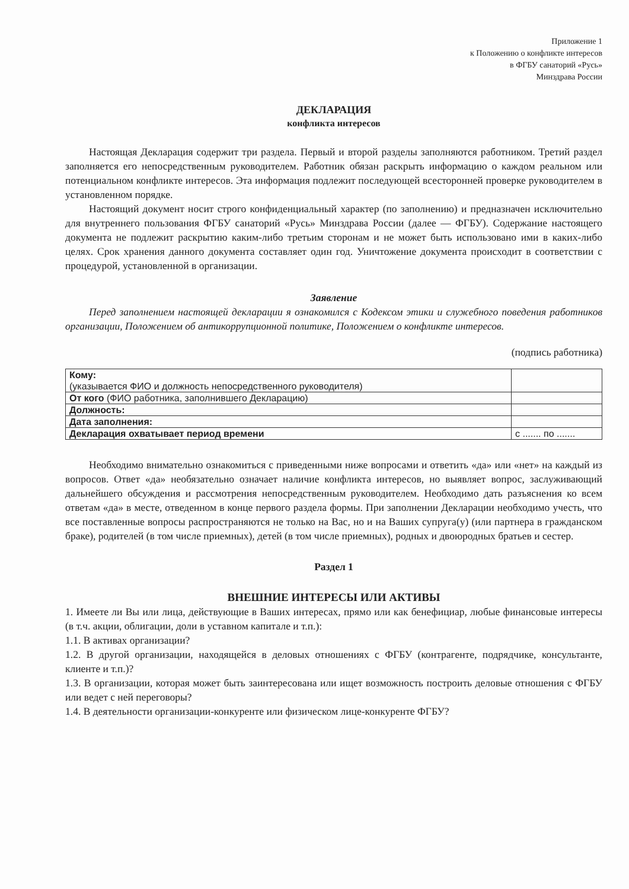Приложение 1
к Положению о конфликте интересов
в ФГБУ санаторий «Русь»
Минздрава России
ДЕКЛАРАЦИЯ
конфликта интересов
Настоящая Декларация содержит три раздела. Первый и второй разделы заполняются работником. Третий раздел заполняется его непосредственным руководителем. Работник обязан раскрыть информацию о каждом реальном или потенциальном конфликте интересов. Эта информация подлежит последующей всесторонней проверке руководителем в установленном порядке.
Настоящий документ носит строго конфиденциальный характер (по заполнению) и предназначен исключительно для внутреннего пользования ФГБУ санаторий «Русь» Минздрава России (далее — ФГБУ). Содержание настоящего документа не подлежит раскрытию каким-либо третьим сторонам и не может быть использовано ими в каких-либо целях. Срок хранения данного документа составляет один год. Уничтожение документа происходит в соответствии с процедурой, установленной в организации.
Заявление
Перед заполнением настоящей декларации я ознакомился с Кодексом этики и служебного поведения работников организации, Положением об антикоррупционной политике, Положением о конфликте интересов.
(подпись работника)
| Кому: (указывается ФИО и должность непосредственного руководителя) | |
| От кого (ФИО работника, заполнившего Декларацию) | |
| Должность: | |
| Дата заполнения: | |
| Декларация охватывает период времени | с ....... по ....... |
Необходимо внимательно ознакомиться с приведенными ниже вопросами и ответить «да» или «нет» на каждый из вопросов. Ответ «да» необязательно означает наличие конфликта интересов, но выявляет вопрос, заслуживающий дальнейшего обсуждения и рассмотрения непосредственным руководителем. Необходимо дать разъяснения ко всем ответам «да» в месте, отведенном в конце первого раздела формы. При заполнении Декларации необходимо учесть, что все поставленные вопросы распространяются не только на Вас, но и на Ваших супруга(у) (или партнера в гражданском браке), родителей (в том числе приемных), детей (в том числе приемных), родных и двоюродных братьев и сестер.
Раздел 1
ВНЕШНИЕ ИНТЕРЕСЫ ИЛИ АКТИВЫ
1. Имеете ли Вы или лица, действующие в Ваших интересах, прямо или как бенефициар, любые финансовые интересы (в т.ч. акции, облигации, доли в уставном капитале и т.п.):
1.1. В активах организации?
1.2. В другой организации, находящейся в деловых отношениях с ФГБУ (контрагенте, подрядчике, консультанте, клиенте и т.п.)?
1.3. В организации, которая может быть заинтересована или ищет возможность построить деловые отношения с ФГБУ или ведет с ней переговоры?
1.4. В деятельности организации-конкуренте или физическом лице-конкуренте ФГБУ?